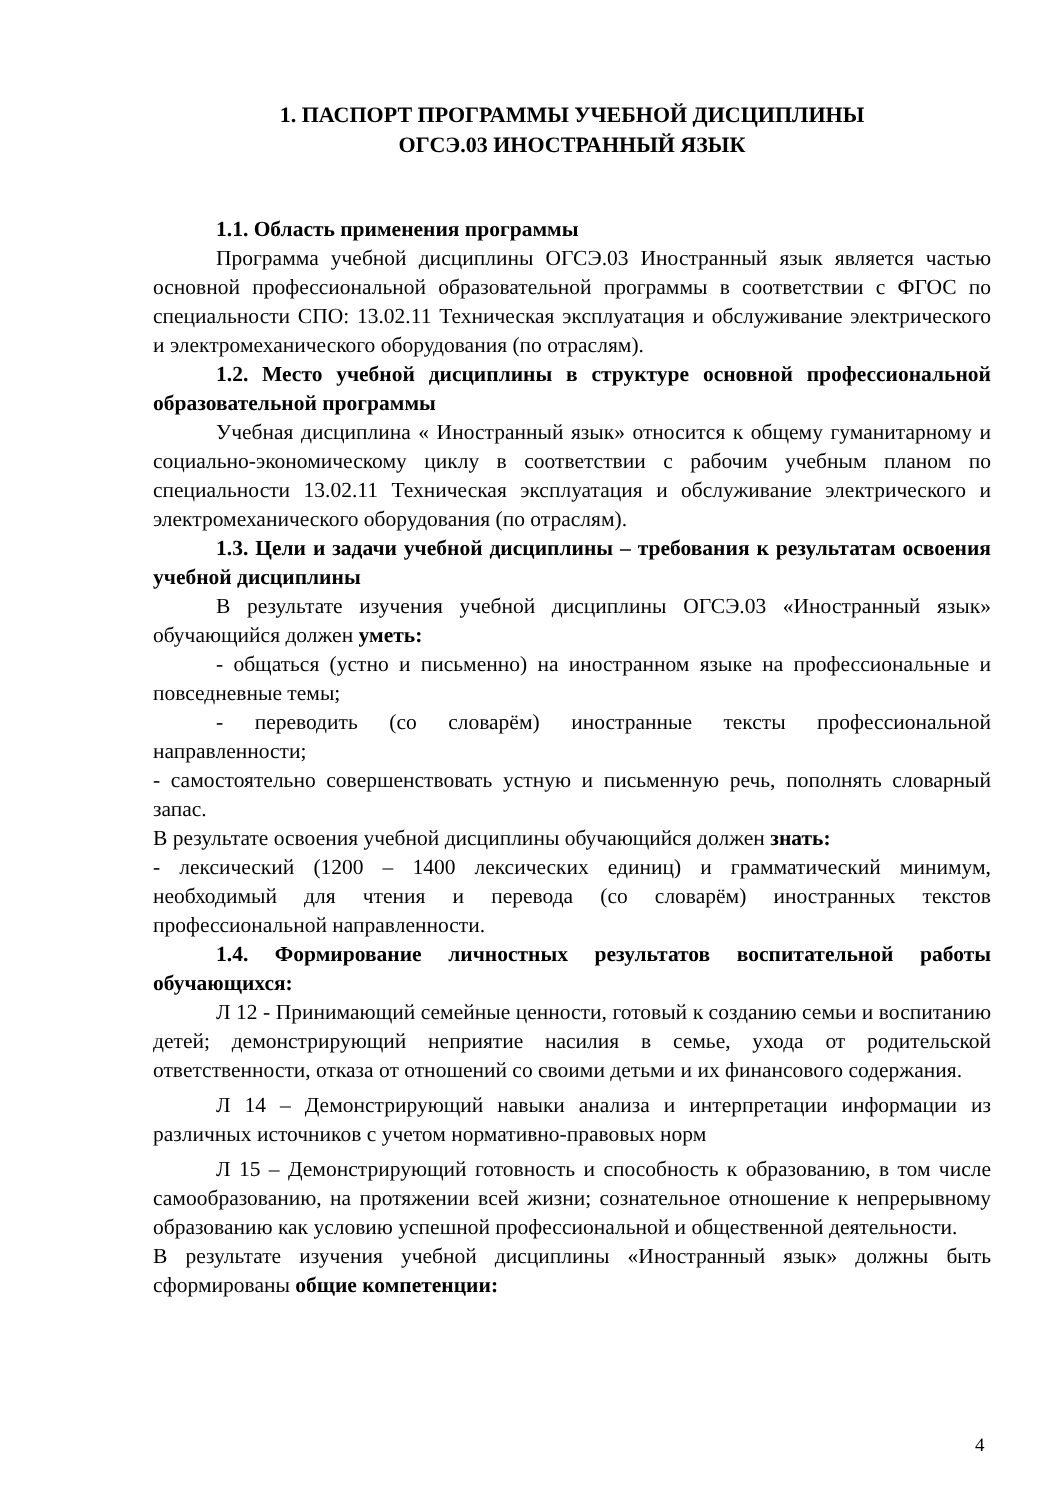1. ПАСПОРТ ПРОГРАММЫ УЧЕБНОЙ ДИСЦИПЛИНЫ
ОГСЭ.03 ИНОСТРАННЫЙ ЯЗЫК
1.1. Область применения программы
Программа учебной дисциплины ОГСЭ.03 Иностранный язык является частью основной профессиональной образовательной программы в соответствии с ФГОС по специальности СПО: 13.02.11 Техническая эксплуатация и обслуживание электрического и электромеханического оборудования (по отраслям).
1.2. Место учебной дисциплины в структуре основной профессиональной образовательной программы
Учебная дисциплина « Иностранный язык» относится к общему гуманитарному и социально-экономическому циклу в соответствии с рабочим учебным планом по специальности 13.02.11 Техническая эксплуатация и обслуживание электрического и электромеханического оборудования (по отраслям).
1.3. Цели и задачи учебной дисциплины – требования к результатам освоения учебной дисциплины
В результате изучения учебной дисциплины ОГСЭ.03 «Иностранный язык» обучающийся должен уметь:
- общаться (устно и письменно) на иностранном языке на профессиональные и повседневные темы;
- переводить (со словарём) иностранные тексты профессиональной направленности;
- самостоятельно совершенствовать устную и письменную речь, пополнять словарный запас.
В результате освоения учебной дисциплины обучающийся должен знать:
- лексический (1200 – 1400 лексических единиц) и грамматический минимум, необходимый для чтения и перевода (со словарём) иностранных текстов профессиональной направленности.
1.4. Формирование личностных результатов воспитательной работы обучающихся:
Л 12 - Принимающий семейные ценности, готовый к созданию семьи и воспитанию детей; демонстрирующий неприятие насилия в семье, ухода от родительской ответственности, отказа от отношений со своими детьми и их финансового содержания.
Л 14 – Демонстрирующий навыки анализа и интерпретации информации из различных источников с учетом нормативно-правовых норм
Л 15 – Демонстрирующий готовность и способность к образованию, в том числе самообразованию, на протяжении всей жизни; сознательное отношение к непрерывному образованию как условию успешной профессиональной и общественной деятельности.
В результате изучения учебной дисциплины «Иностранный язык» должны быть сформированы общие компетенции:
4